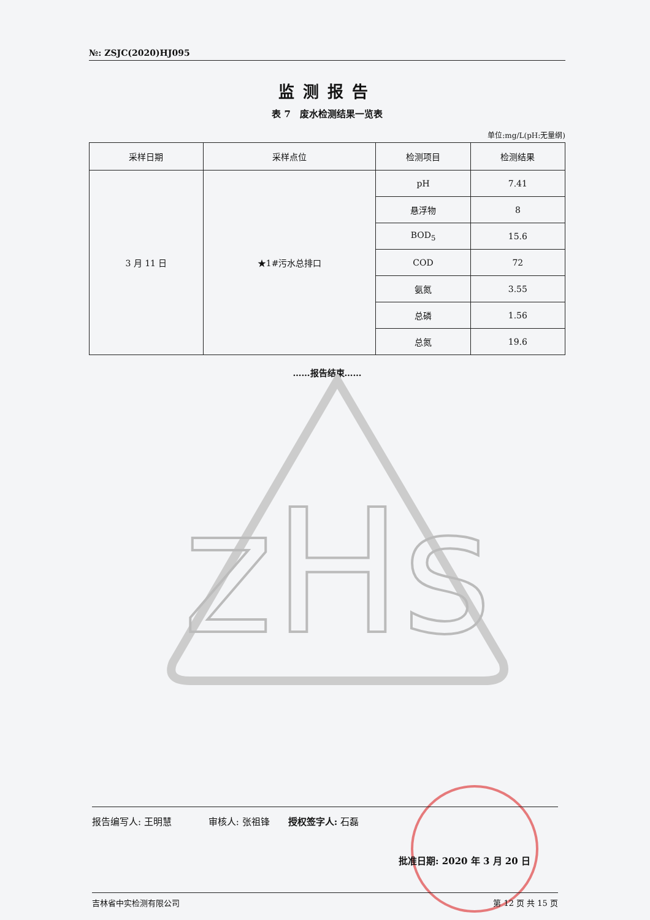№: ZSJC(2020)HJ095
监测报告
表 7　废水检测结果一览表
单位:mg/L(pH:无量纲)
| 采样日期 | 采样点位 | 检测项目 | 检测结果 |
| --- | --- | --- | --- |
| 3 月 11 日 | ★1#污水总排口 | pH | 7.41 |
| | | 悬浮物 | 8 |
| | | BOD<sub>5</sub> | 15.6 |
| | | COD | 72 |
| | | 氨氮 | 3.55 |
| | | 总磷 | 1.56 |
| | | 总氮 | 19.6 |
……报告结束……
zHs
报告编写人: 王明慧　　　　审核人: 张祖锋　　授权签字人: 石磊
批准日期: 2020 年 3 月 20 日
吉林省中实检测有限公司 第 12 页 共 15 页